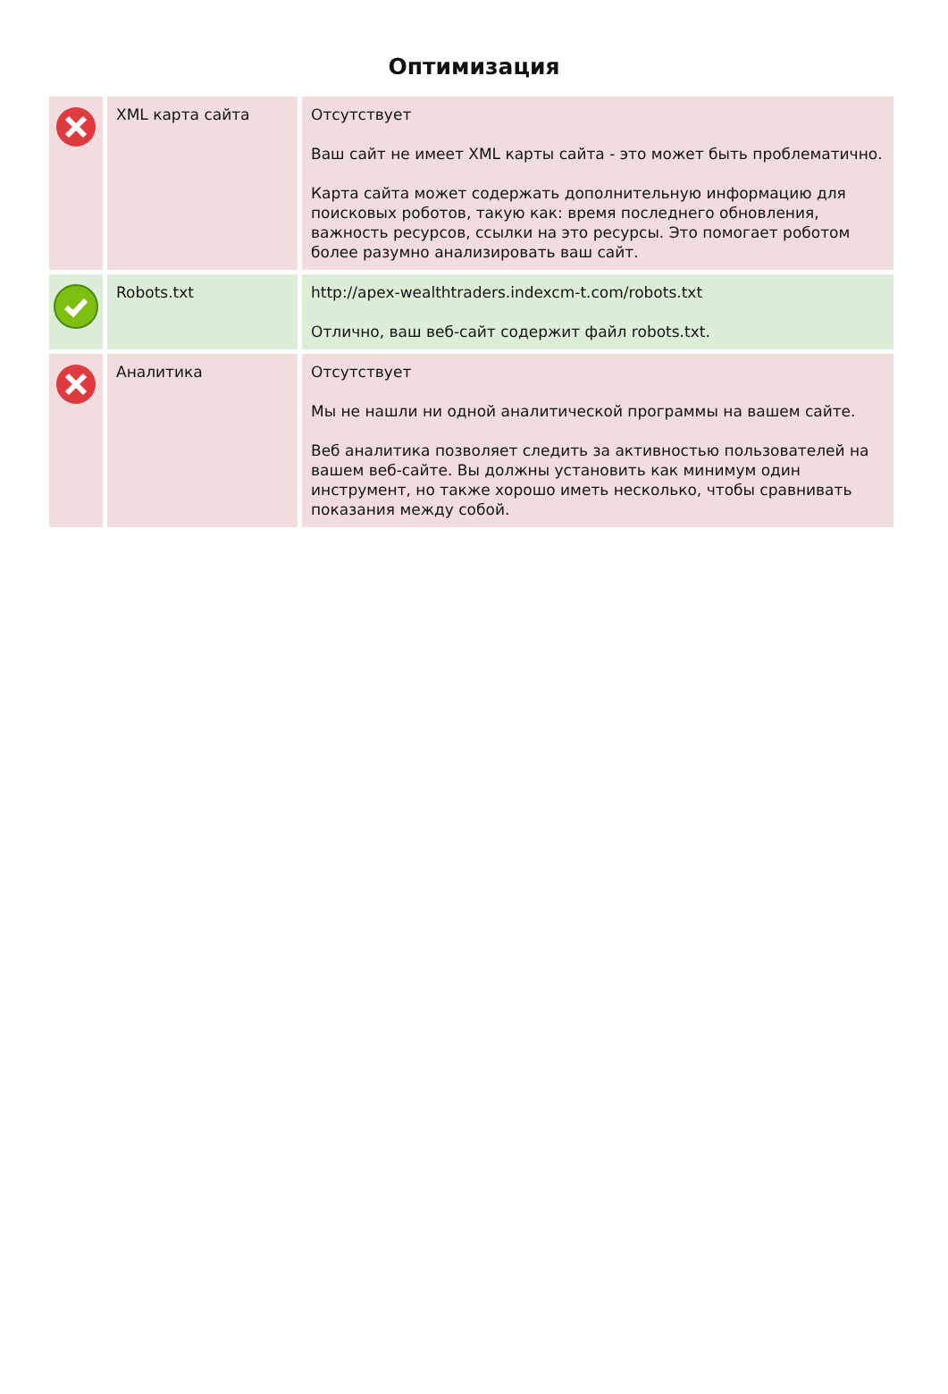Оптимизация
| | XML карта сайта | Отсутствует Ваш сайт не имеет XML карты сайта - это может быть проблематично. Карта сайта может содержать дополнительную информацию для поисковых роботов, такую как: время последнего обновления, важность ресурсов, ссылки на это ресурсы. Это помогает роботом более разумно анализировать ваш сайт. |
| | Robots.txt | http://apex-wealthtraders.indexcm-t.com/robots.txt Отлично, ваш веб-сайт содержит файл robots.txt. |
| | Аналитика | Отсутствует Мы не нашли ни одной аналитической программы на вашем сайте. Веб аналитика позволяет следить за активностью пользователей на вашем веб-сайте. Вы должны установить как минимум один инструмент, но также хорошо иметь несколько, чтобы сравнивать показания между собой. |